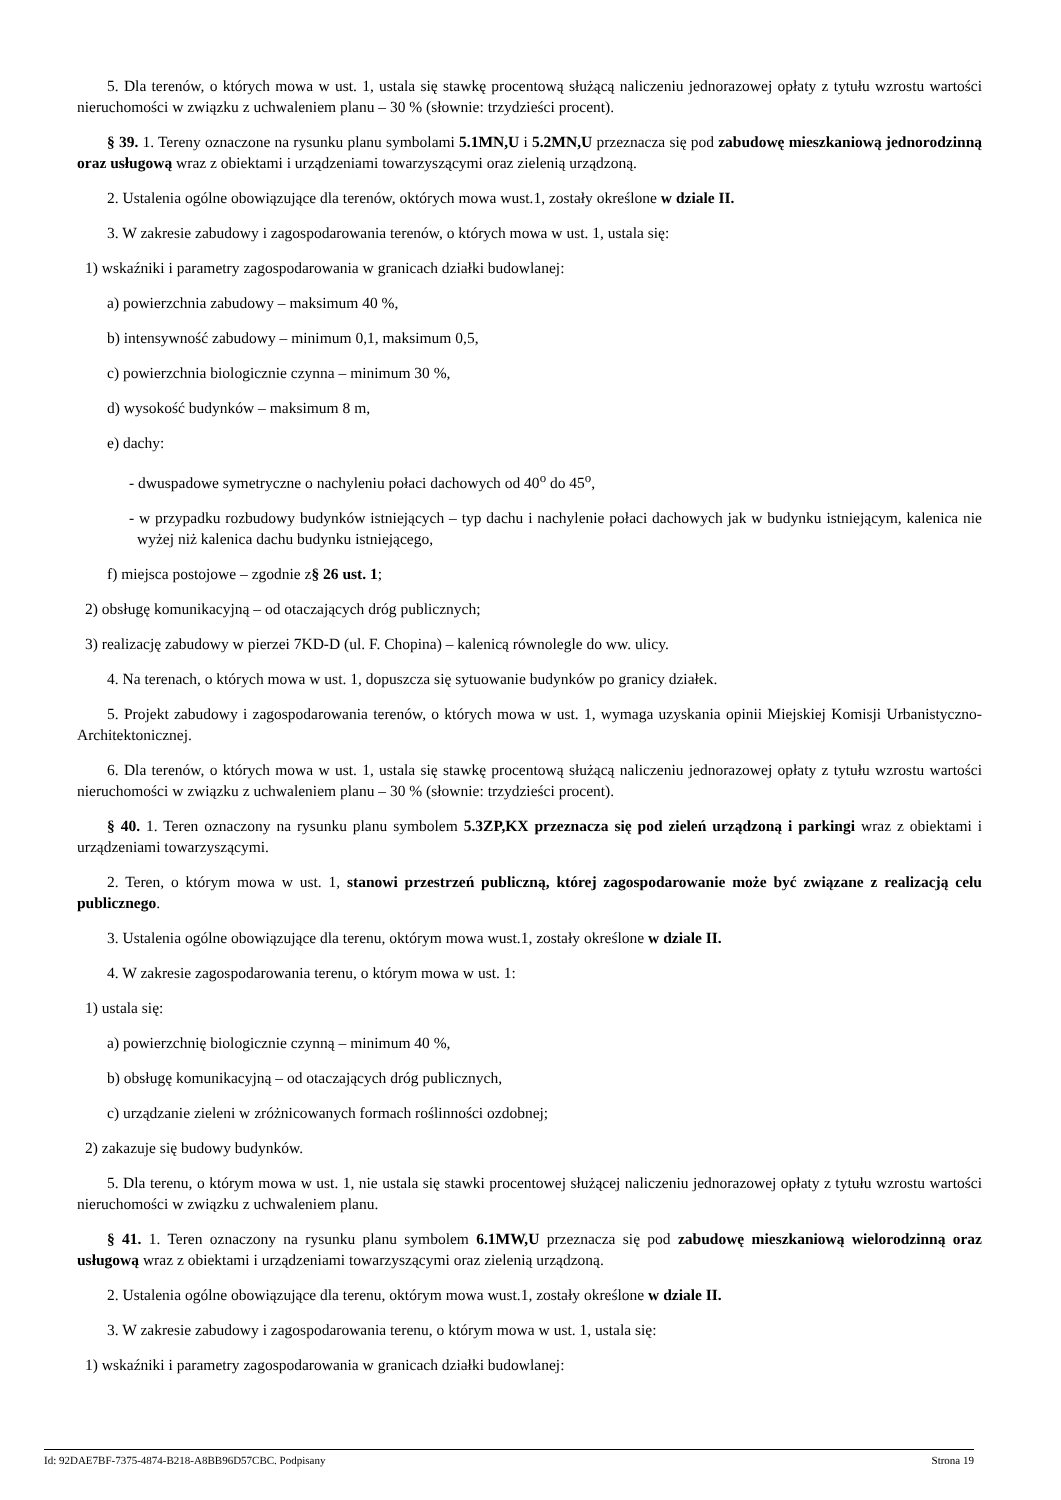5. Dla terenów, o których mowa w ust. 1, ustala się stawkę procentową służącą naliczeniu jednorazowej opłaty z tytułu wzrostu wartości nieruchomości w związku z uchwaleniem planu – 30 % (słownie: trzydzieści procent).
§ 39. 1. Tereny oznaczone na rysunku planu symbolami 5.1MN,U i 5.2MN,U przeznacza się pod zabudowę mieszkaniową jednorodzinną oraz usługową wraz z obiektami i urządzeniami towarzyszącymi oraz zielenią urządzoną.
2. Ustalenia ogólne obowiązujące dla terenów, októrych mowa wust.1, zostały określone w dziale II.
3. W zakresie zabudowy i zagospodarowania terenów, o których mowa w ust. 1, ustala się:
1) wskaźniki i parametry zagospodarowania w granicach działki budowlanej:
a) powierzchnia zabudowy – maksimum 40 %,
b) intensywność zabudowy – minimum 0,1, maksimum 0,5,
c) powierzchnia biologicznie czynna – minimum 30 %,
d) wysokość budynków – maksimum 8 m,
e) dachy:
- dwuspadowe symetryczne o nachyleniu połaci dachowych od 40<sup>o</sup> do 45<sup>o</sup>,
- w przypadku rozbudowy budynków istniejących – typ dachu i nachylenie połaci dachowych jak w budynku istniejącym, kalenica nie wyżej niż kalenica dachu budynku istniejącego,
f) miejsca postojowe – zgodnie z§ 26 ust. 1;
2) obsługę komunikacyjną – od otaczających dróg publicznych;
3) realizację zabudowy w pierzei 7KD-D (ul. F. Chopina) – kalenicą równolegle do ww. ulicy.
4. Na terenach, o których mowa w ust. 1, dopuszcza się sytuowanie budynków po granicy działek.
5. Projekt zabudowy i zagospodarowania terenów, o których mowa w ust. 1, wymaga uzyskania opinii Miejskiej Komisji Urbanistyczno-Architektonicznej.
6. Dla terenów, o których mowa w ust. 1, ustala się stawkę procentową służącą naliczeniu jednorazowej opłaty z tytułu wzrostu wartości nieruchomości w związku z uchwaleniem planu – 30 % (słownie: trzydzieści procent).
§ 40. 1. Teren oznaczony na rysunku planu symbolem 5.3ZP,KX przeznacza się pod zieleń urządzoną i parkingi wraz z obiektami i urządzeniami towarzyszącymi.
2. Teren, o którym mowa w ust. 1, stanowi przestrzeń publiczną, której zagospodarowanie może być związane z realizacją celu publicznego.
3. Ustalenia ogólne obowiązujące dla terenu, októrym mowa wust.1, zostały określone w dziale II.
4. W zakresie zagospodarowania terenu, o którym mowa w ust. 1:
1) ustala się:
a) powierzchnię biologicznie czynną – minimum 40 %,
b) obsługę komunikacyjną – od otaczających dróg publicznych,
c) urządzanie zieleni w zróżnicowanych formach roślinności ozdobnej;
2) zakazuje się budowy budynków.
5. Dla terenu, o którym mowa w ust. 1, nie ustala się stawki procentowej służącej naliczeniu jednorazowej opłaty z tytułu wzrostu wartości nieruchomości w związku z uchwaleniem planu.
§ 41. 1. Teren oznaczony na rysunku planu symbolem 6.1MW,U przeznacza się pod zabudowę mieszkaniową wielorodzinną oraz usługową wraz z obiektami i urządzeniami towarzyszącymi oraz zielenią urządzoną.
2. Ustalenia ogólne obowiązujące dla terenu, októrym mowa wust.1, zostały określone w dziale II.
3. W zakresie zabudowy i zagospodarowania terenu, o którym mowa w ust. 1, ustala się:
1) wskaźniki i parametry zagospodarowania w granicach działki budowlanej:
Id: 92DAE7BF-7375-4874-B218-A8BB96D57CBC. Podpisany Strona 19